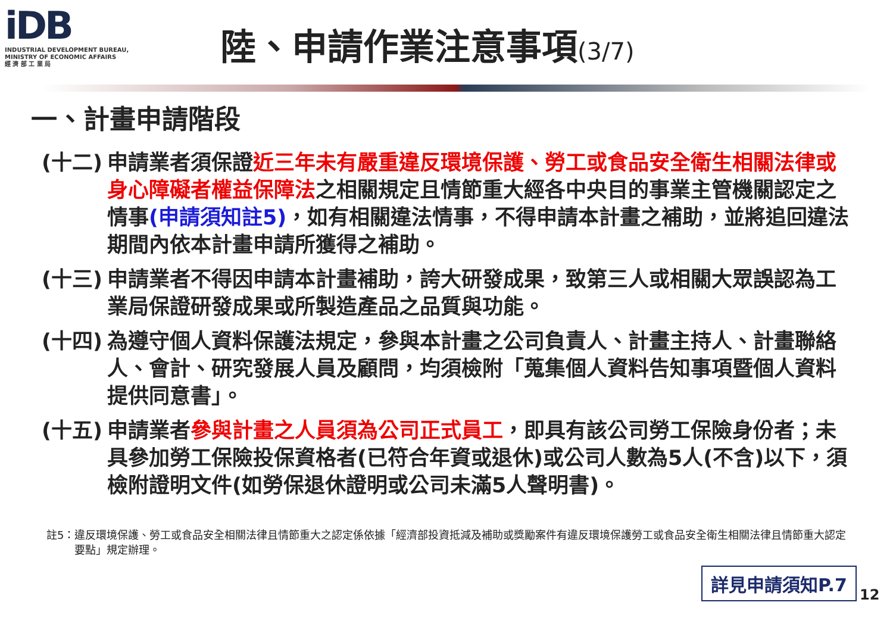iDB
INDUSTRIAL DEVELOPMENT BUREAU,
MINISTRY OF ECONOMIC AFFAIRS
經 濟 部 工 業 局
陸、申請作業注意事項(3/7)
一、計畫申請階段
(十二)
申請業者須保證近三年未有嚴重違反環境保護、勞工或食品安全衛生相關法律或身心障礙者權益保障法之相關規定且情節重大經各中央目的事業主管機關認定之情事(申請須知註5)，如有相關違法情事，不得申請本計畫之補助，並將追回違法期間內依本計畫申請所獲得之補助。
(十三)
申請業者不得因申請本計畫補助，誇大研發成果，致第三人或相關大眾誤認為工業局保證研發成果或所製造產品之品質與功能。
(十四)
為遵守個人資料保護法規定，參與本計畫之公司負責人、計畫主持人、計畫聯絡人、會計、研究發展人員及顧問，均須檢附「蒐集個人資料告知事項暨個人資料提供同意書」。
(十五)
申請業者參與計畫之人員須為公司正式員工，即具有該公司勞工保險身份者；未具參加勞工保險投保資格者(已符合年資或退休)或公司人數為5人(不含)以下，須檢附證明文件(如勞保退休證明或公司未滿5人聲明書)。
註5： 違反環境保護、勞工或食品安全相關法律且情節重大之認定係依據「經濟部投資抵減及補助或獎勵案件有違反環境保護勞工或食品安全衛生相關法律且情節重大認定要點」規定辦理。
詳見申請須知P.7
12